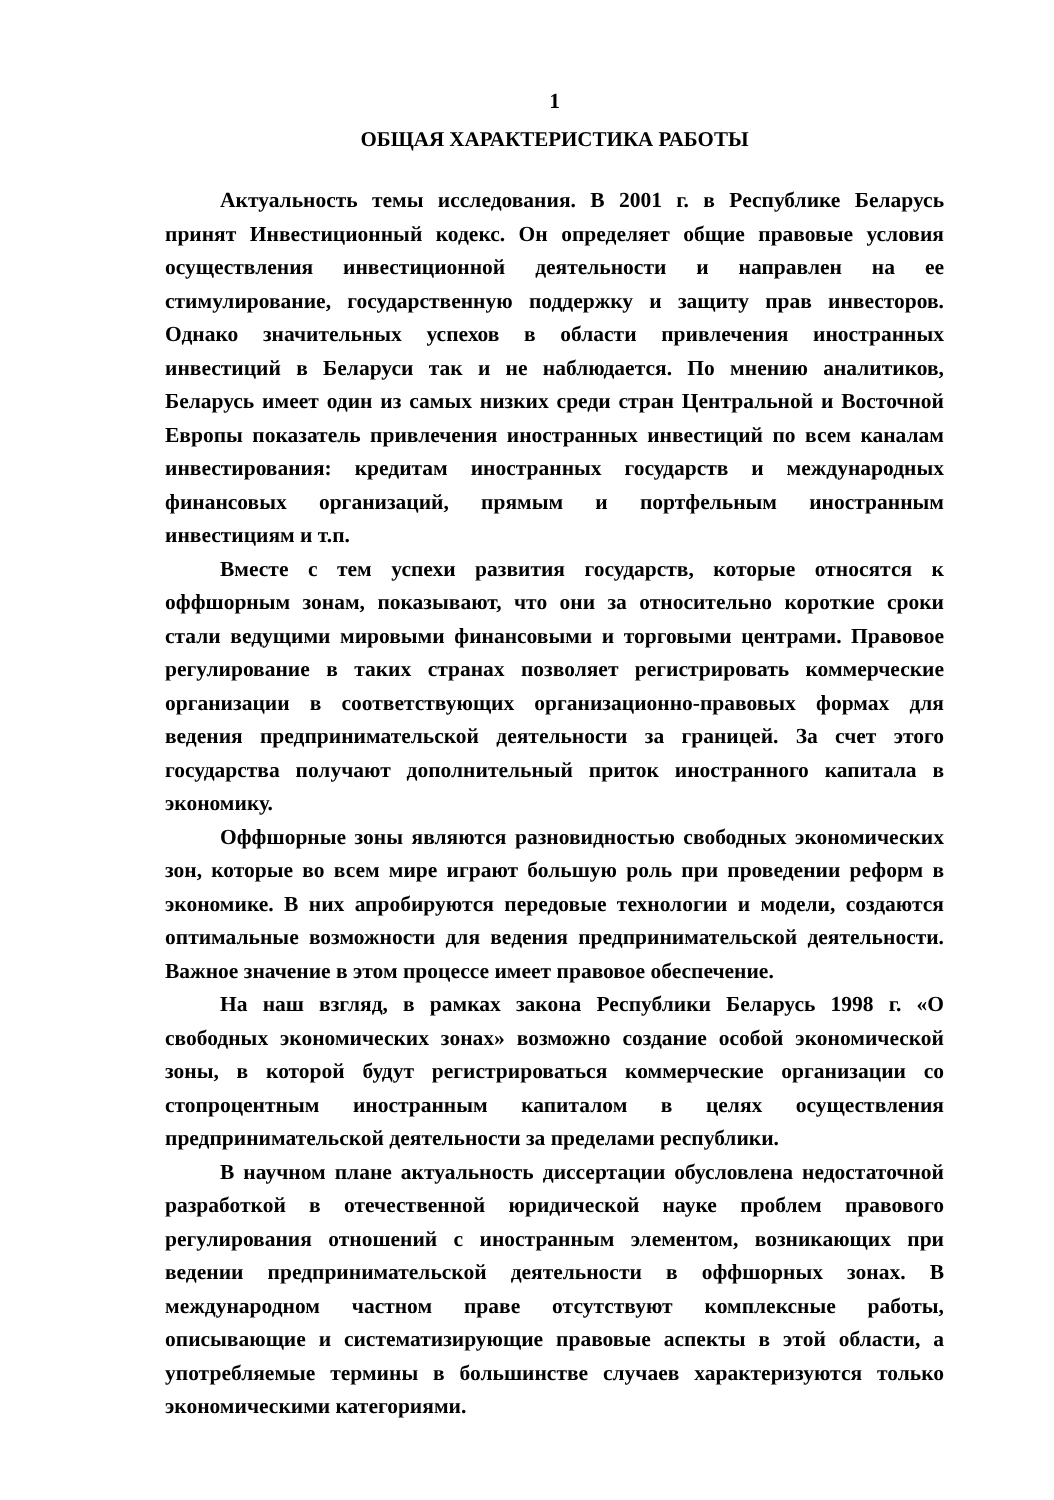1
ОБЩАЯ ХАРАКТЕРИСТИКА РАБОТЫ
Актуальность темы исследования. В 2001 г. в Республике Беларусь принят Инвестиционный кодекс. Он определяет общие правовые условия осуществления инвестиционной деятельности и направлен на ее стимулирование, государственную поддержку и защиту прав инвесторов. Однако значительных успехов в области привлечения иностранных инвестиций в Беларуси так и не наблюдается. По мнению аналитиков, Беларусь имеет один из самых низких среди стран Центральной и Восточной Европы показатель привлечения иностранных инвестиций по всем каналам инвестирования: кредитам иностранных государств и международных финансовых организаций, прямым и портфельным иностранным инвестициям и т.п.
Вместе с тем успехи развития государств, которые относятся к оффшорным зонам, показывают, что они за относительно короткие сроки стали ведущими мировыми финансовыми и торговыми центрами. Правовое регулирование в таких странах позволяет регистрировать коммерческие организации в соответствующих организационно-правовых формах для ведения предпринимательской деятельности за границей. За счет этого государства получают дополнительный приток иностранного капитала в экономику.
Оффшорные зоны являются разновидностью свободных экономических зон, которые во всем мире играют большую роль при проведении реформ в экономике. В них апробируются передовые технологии и модели, создаются оптимальные возможности для ведения предпринимательской деятельности. Важное значение в этом процессе имеет правовое обеспечение.
На наш взгляд, в рамках закона Республики Беларусь 1998 г. «О свободных экономических зонах» возможно создание особой экономической зоны, в которой будут регистрироваться коммерческие организации со стопроцентным иностранным капиталом в целях осуществления предпринимательской деятельности за пределами республики.
В научном плане актуальность диссертации обусловлена недостаточной разработкой в отечественной юридической науке проблем правового регулирования отношений с иностранным элементом, возникающих при ведении предпринимательской деятельности в оффшорных зонах. В международном частном праве отсутствуют комплексные работы, описывающие и систематизирующие правовые аспекты в этой области, а употребляемые термины в большинстве случаев характеризуются только экономическими категориями.